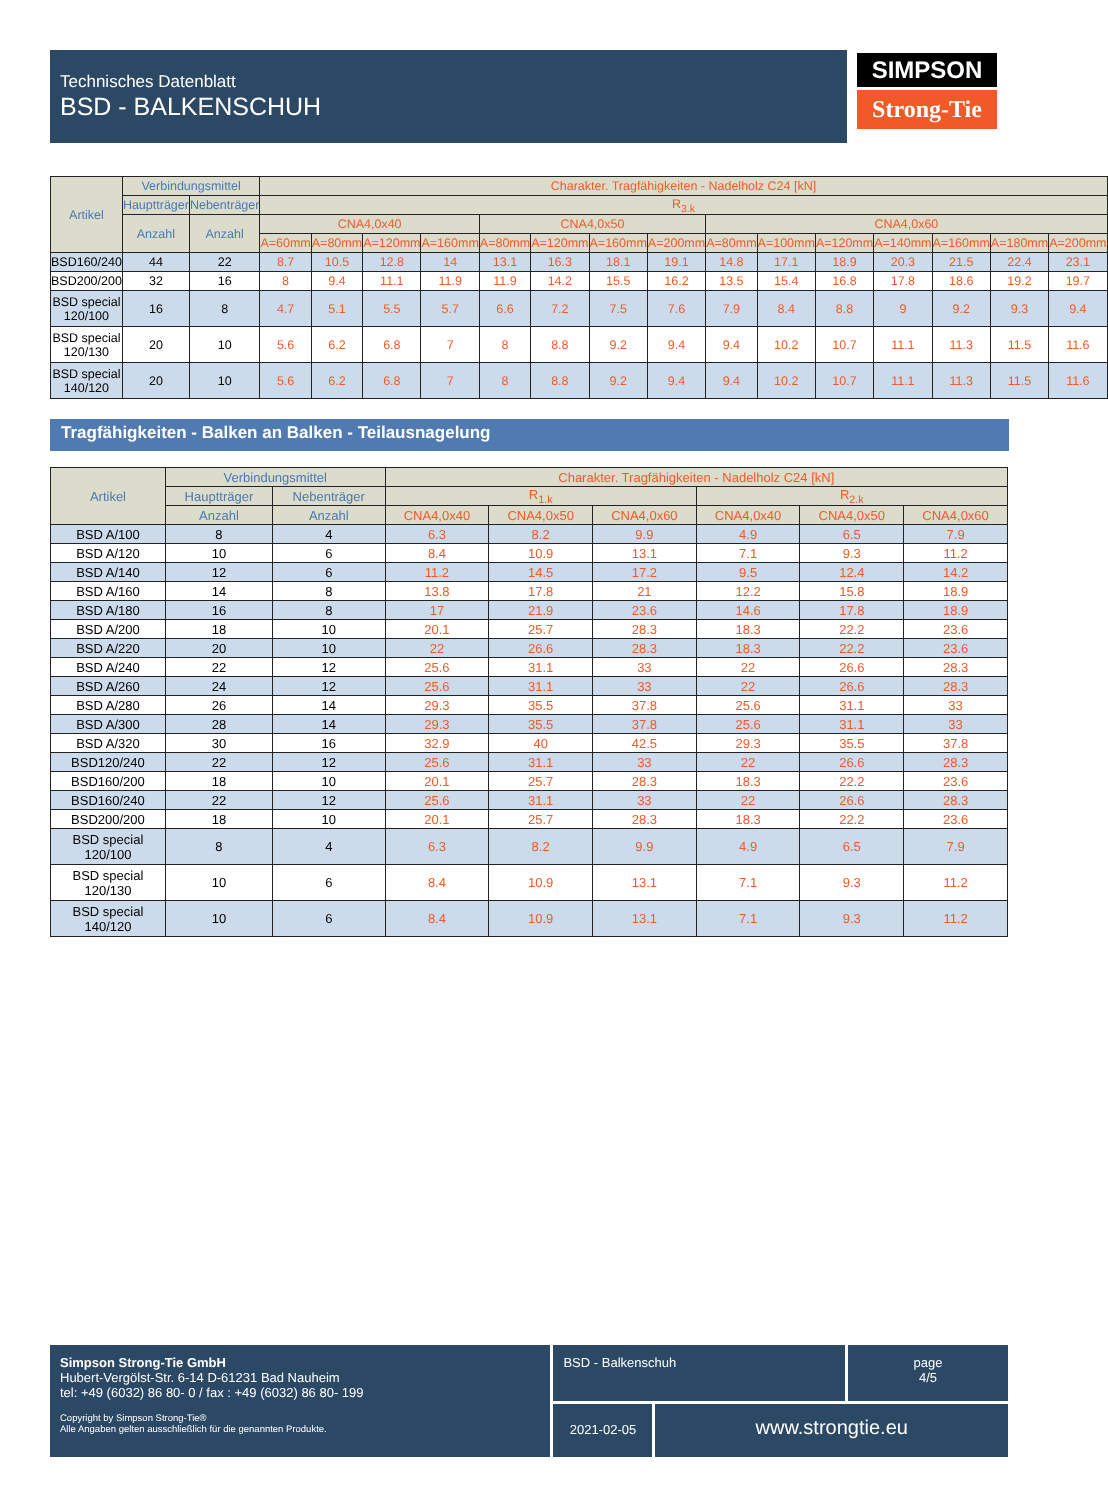Technisches Datenblatt
BSD - BALKENSCHUH
SIMPSON
Strong-Tie
| Artikel | Verbindungsmittel | | Charakter. Tragfähigkeiten - Nadelholz C24 [kN] | | | | | | | | | | | | | | |
| --- | --- | --- | --- | --- | --- | --- | --- | --- | --- | --- | --- | --- | --- | --- | --- | --- | --- |
| | Hauptträger | Nebenträger | R<sub>3.k</sub> | | | | | | | | | | | | | | |
| | Anzahl | Anzahl | CNA4,0x40 | | | | CNA4,0x50 | | | | CNA4,0x60 | | | | | | |
| | | | A=60mm | A=80mm | A=120mm | A=160mm | A=80mm | A=120mm | A=160mm | A=200mm | A=80mm | A=100mm | A=120mm | A=140mm | A=160mm | A=180mm | A=200mm |
| BSD160/240 | 44 | 22 | 8.7 | 10.5 | 12.8 | 14 | 13.1 | 16.3 | 18.1 | 19.1 | 14.8 | 17.1 | 18.9 | 20.3 | 21.5 | 22.4 | 23.1 |
| BSD200/200 | 32 | 16 | 8 | 9.4 | 11.1 | 11.9 | 11.9 | 14.2 | 15.5 | 16.2 | 13.5 | 15.4 | 16.8 | 17.8 | 18.6 | 19.2 | 19.7 |
| BSD special 120/100 | 16 | 8 | 4.7 | 5.1 | 5.5 | 5.7 | 6.6 | 7.2 | 7.5 | 7.6 | 7.9 | 8.4 | 8.8 | 9 | 9.2 | 9.3 | 9.4 |
| BSD special 120/130 | 20 | 10 | 5.6 | 6.2 | 6.8 | 7 | 8 | 8.8 | 9.2 | 9.4 | 9.4 | 10.2 | 10.7 | 11.1 | 11.3 | 11.5 | 11.6 |
| BSD special 140/120 | 20 | 10 | 5.6 | 6.2 | 6.8 | 7 | 8 | 8.8 | 9.2 | 9.4 | 9.4 | 10.2 | 10.7 | 11.1 | 11.3 | 11.5 | 11.6 |
Tragfähigkeiten - Balken an Balken - Teilausnagelung
| Artikel | Verbindungsmittel | | Charakter. Tragfähigkeiten - Nadelholz C24 [kN] | | | | | |
| --- | --- | --- | --- | --- | --- | --- | --- | --- |
| | Hauptträger | Nebenträger | R<sub>1.k</sub> | | | R<sub>2.k</sub> | | |
| | Anzahl | Anzahl | CNA4,0x40 | CNA4,0x50 | CNA4,0x60 | CNA4,0x40 | CNA4,0x50 | CNA4,0x60 |
| BSD A/100 | 8 | 4 | 6.3 | 8.2 | 9.9 | 4.9 | 6.5 | 7.9 |
| BSD A/120 | 10 | 6 | 8.4 | 10.9 | 13.1 | 7.1 | 9.3 | 11.2 |
| BSD A/140 | 12 | 6 | 11.2 | 14.5 | 17.2 | 9.5 | 12.4 | 14.2 |
| BSD A/160 | 14 | 8 | 13.8 | 17.8 | 21 | 12.2 | 15.8 | 18.9 |
| BSD A/180 | 16 | 8 | 17 | 21.9 | 23.6 | 14.6 | 17.8 | 18.9 |
| BSD A/200 | 18 | 10 | 20.1 | 25.7 | 28.3 | 18.3 | 22.2 | 23.6 |
| BSD A/220 | 20 | 10 | 22 | 26.6 | 28.3 | 18.3 | 22.2 | 23.6 |
| BSD A/240 | 22 | 12 | 25.6 | 31.1 | 33 | 22 | 26.6 | 28.3 |
| BSD A/260 | 24 | 12 | 25.6 | 31.1 | 33 | 22 | 26.6 | 28.3 |
| BSD A/280 | 26 | 14 | 29.3 | 35.5 | 37.8 | 25.6 | 31.1 | 33 |
| BSD A/300 | 28 | 14 | 29.3 | 35.5 | 37.8 | 25.6 | 31.1 | 33 |
| BSD A/320 | 30 | 16 | 32.9 | 40 | 42.5 | 29.3 | 35.5 | 37.8 |
| BSD120/240 | 22 | 12 | 25.6 | 31.1 | 33 | 22 | 26.6 | 28.3 |
| BSD160/200 | 18 | 10 | 20.1 | 25.7 | 28.3 | 18.3 | 22.2 | 23.6 |
| BSD160/240 | 22 | 12 | 25.6 | 31.1 | 33 | 22 | 26.6 | 28.3 |
| BSD200/200 | 18 | 10 | 20.1 | 25.7 | 28.3 | 18.3 | 22.2 | 23.6 |
| BSD special 120/100 | 8 | 4 | 6.3 | 8.2 | 9.9 | 4.9 | 6.5 | 7.9 |
| BSD special 120/130 | 10 | 6 | 8.4 | 10.9 | 13.1 | 7.1 | 9.3 | 11.2 |
| BSD special 140/120 | 10 | 6 | 8.4 | 10.9 | 13.1 | 7.1 | 9.3 | 11.2 |
Simpson Strong-Tie GmbH
Hubert-Vergölst-Str. 6-14 D-61231 Bad Nauheim
tel: +49 (6032) 86 80- 0 / fax : +49 (6032) 86 80- 199
Copyright by Simpson Strong-Tie®
Alle Angaben gelten ausschließlich für die genannten Produkte.
BSD - Balkenschuh page
4/5
2021-02-05
www.strongtie.eu